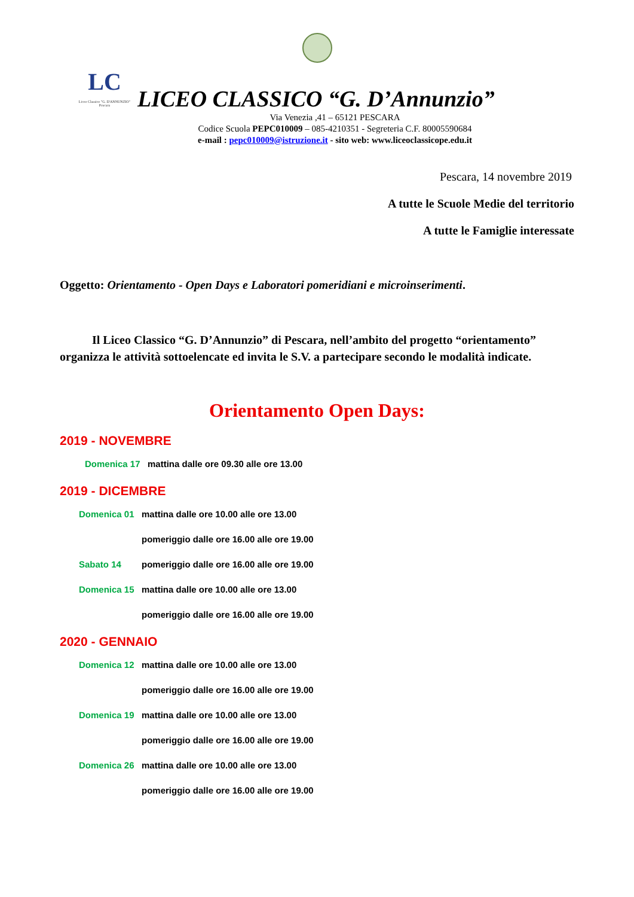LC
Liceo Classico "G. D'ANNUNZIO" Pescara
LICEO CLASSICO “G. D’Annunzio”
Via Venezia ,41 – 65121 PESCARA
Codice Scuola PEPC010009 – 085-4210351 - Segreteria C.F. 80005590684
e-mail : pepc010009@istruzione.it - sito web: www.liceoclassicope.edu.it
Pescara, 14 novembre 2019
A tutte le Scuole Medie del territorio
A tutte le Famiglie interessate
Oggetto: Orientamento - Open Days e Laboratori pomeridiani e microinserimenti.
Il Liceo Classico “G. D’Annunzio” di Pescara, nell’ambito del progetto “orientamento” organizza le attività sottoelencate ed invita le S.V. a partecipare secondo le modalità indicate.
Orientamento Open Days:
2019 - NOVEMBRE
Domenica 17 mattina dalle ore 09.30 alle ore 13.00
2019 - DICEMBRE
Domenica 01 mattina dalle ore 10.00 alle ore 13.00
pomeriggio dalle ore 16.00 alle ore 19.00
Sabato 14 pomeriggio dalle ore 16.00 alle ore 19.00
Domenica 15 mattina dalle ore 10.00 alle ore 13.00
pomeriggio dalle ore 16.00 alle ore 19.00
2020 - GENNAIO
Domenica 12 mattina dalle ore 10.00 alle ore 13.00
pomeriggio dalle ore 16.00 alle ore 19.00
Domenica 19 mattina dalle ore 10.00 alle ore 13.00
pomeriggio dalle ore 16.00 alle ore 19.00
Domenica 26 mattina dalle ore 10.00 alle ore 13.00
pomeriggio dalle ore 16.00 alle ore 19.00